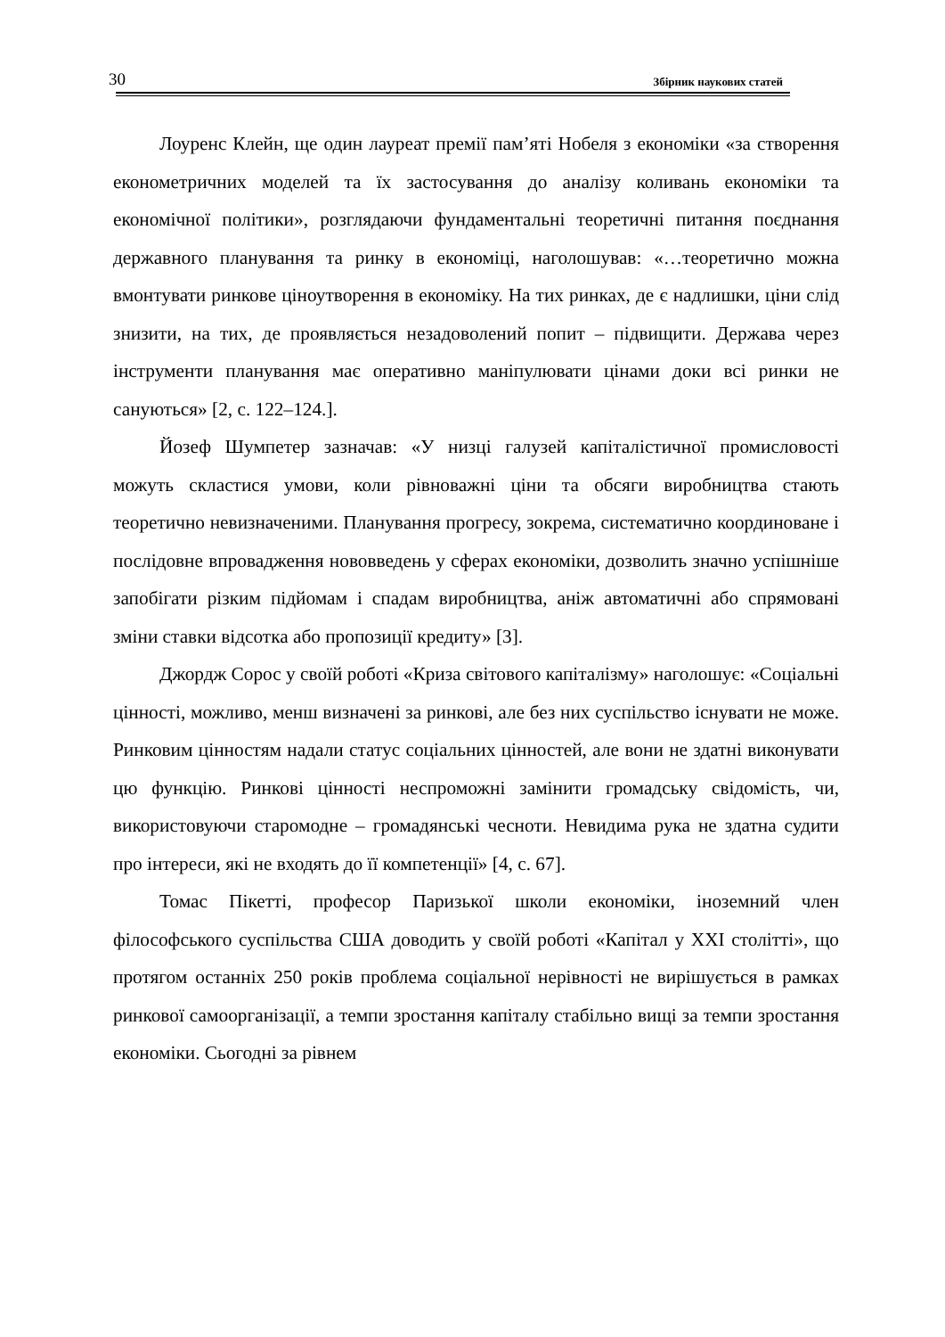30 Збірник наукових статей
Лоуренс Клейн, ще один лауреат премії пам’яті Нобеля з економіки «за створення економетричних моделей та їх застосування до аналізу коливань економіки та економічної політики», розглядаючи фундаментальні теоретичні питання поєднання державного планування та ринку в економіці, наголошував: «…теоретично можна вмонтувати ринкове ціноутворення в економіку. На тих ринках, де є надлишки, ціни слід знизити, на тих, де проявляється незадоволений попит – підвищити. Держава через інструменти планування має оперативно маніпулювати цінами доки всі ринки не сануються» [2, с. 122–124.].
Йозеф Шумпетер зазначав: «У низці галузей капіталістичної промисловості можуть скластися умови, коли рівноважні ціни та обсяги виробництва стають теоретично невизначеними. Планування прогресу, зокрема, систематично координоване і послідовне впровадження нововведень у сферах економіки, дозволить значно успішніше запобігати різким підйомам і спадам виробництва, аніж автоматичні або спрямовані зміни ставки відсотка або пропозиції кредиту» [3].
Джордж Сорос у своїй роботі «Криза світового капіталізму» наголошує: «Соціальні цінності, можливо, менш визначені за ринкові, але без них суспільство існувати не може. Ринковим цінностям надали статус соціальних цінностей, але вони не здатні виконувати цю функцію. Ринкові цінності неспроможні замінити громадську свідомість, чи, використовуючи старомодне – громадянські чесноти. Невидима рука не здатна судити про інтереси, які не входять до її компетенції» [4, с. 67].
Томас Пікетті, професор Паризької школи економіки, іноземний член філософського суспільства США доводить у своїй роботі «Капітал у XXI столітті», що протягом останніх 250 років проблема соціальної нерівності не вирішується в рамках ринкової самоорганізації, а темпи зростання капіталу стабільно вищі за темпи зростання економіки. Сьогодні за рівнем